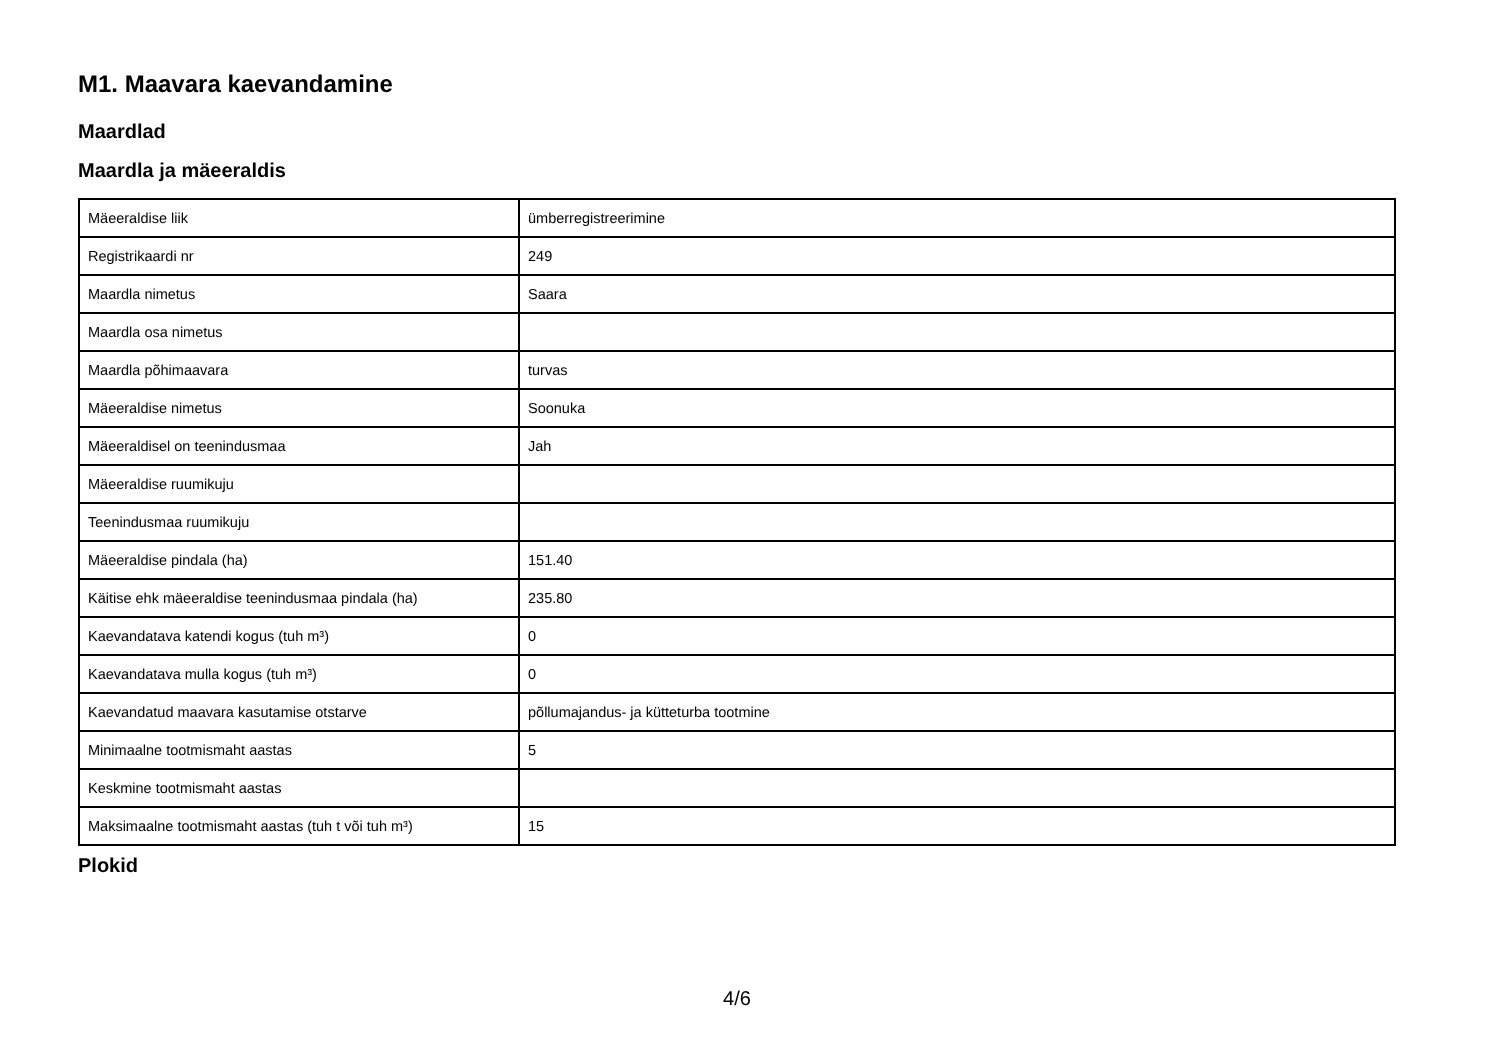M1. Maavara kaevandamine
Maardlad
Maardla ja mäeeraldis
| Mäeeraldise liik | ümberregistreerimine |
| Registrikaardi nr | 249 |
| Maardla nimetus | Saara |
| Maardla osa nimetus | |
| Maardla põhimaavara | turvas |
| Mäeeraldise nimetus | Soonuka |
| Mäeeraldisel on teenindusmaa | Jah |
| Mäeeraldise ruumikuju | |
| Teenindusmaa ruumikuju | |
| Mäeeraldise pindala (ha) | 151.40 |
| Käitise ehk mäeeraldise teenindusmaa pindala (ha) | 235.80 |
| Kaevandatava katendi kogus (tuh m³) | 0 |
| Kaevandatava mulla kogus (tuh m³) | 0 |
| Kaevandatud maavara kasutamise otstarve | põllumajandus- ja kütteturba tootmine |
| Minimaalne tootmismaht aastas | 5 |
| Keskmine tootmismaht aastas | |
| Maksimaalne tootmismaht aastas (tuh t või tuh m³) | 15 |
Plokid
4/6